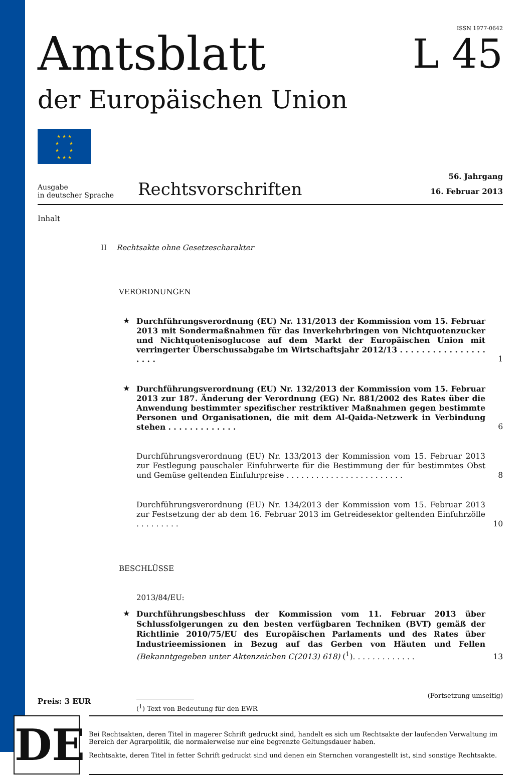ISSN 1977-0642
Amtsblatt
L 45
der Europäischen Union
★ ★ ★
★ ★
★ ★
★ ★ ★
Ausgabe
in deutscher Sprache
Rechtsvorschriften
56. Jahrgang
16. Februar 2013
Inhalt
II Rechtsakte ohne Gesetzescharakter
VERORDNUNGEN
★ Durchführungsverordnung (EU) Nr. 131/2013 der Kommission vom 15. Februar 2013 mit Sondermaßnahmen für das Inverkehrbringen von Nichtquotenzucker und Nichtquotenisoglucose auf dem Markt der Europäischen Union mit verringerter Überschussabgabe im Wirtschaftsjahr 2012/13 . . . . . . . . . . . . . . . . . . . .
1
★ Durchführungsverordnung (EU) Nr. 132/2013 der Kommission vom 15. Februar 2013 zur 187. Änderung der Verordnung (EG) Nr. 881/2002 des Rates über die Anwendung bestimmter spezifischer restriktiver Maßnahmen gegen bestimmte Personen und Organisationen, die mit dem Al-Qaida-Netzwerk in Verbindung stehen . . . . . . . . . . . . .
6
Durchführungsverordnung (EU) Nr. 133/2013 der Kommission vom 15. Februar 2013 zur Festlegung pauschaler Einfuhrwerte für die Bestimmung der für bestimmtes Obst und Gemüse geltenden Einfuhrpreise . . . . . . . . . . . . . . . . . . . . . . . .
8
Durchführungsverordnung (EU) Nr. 134/2013 der Kommission vom 15. Februar 2013 zur Festsetzung der ab dem 16. Februar 2013 im Getreidesektor geltenden Einfuhrzölle . . . . . . . . .
10
BESCHLÜSSE
2013/84/EU:
★ Durchführungsbeschluss der Kommission vom 11. Februar 2013 über Schlussfolgerungen zu den besten verfügbaren Techniken (BVT) gemäß der Richtlinie 2010/75/EU des Europäischen Parlaments und des Rates über Industrieemissionen in Bezug auf das Gerben von Häuten und Fellen (Bekanntgegeben unter Aktenzeichen C(2013) 618) (<sup>1</sup>). . . . . . . . . . . . .
13
Preis: 3 EUR
(<sup>1</sup>) Text von Bedeutung für den EWR
(Fortsetzung umseitig)
DE
Bei Rechtsakten, deren Titel in magerer Schrift gedruckt sind, handelt es sich um Rechtsakte der laufenden Verwaltung im Bereich der Agrarpolitik, die normalerweise nur eine begrenzte Geltungsdauer haben.
Rechtsakte, deren Titel in fetter Schrift gedruckt sind und denen ein Sternchen vorangestellt ist, sind sonstige Rechtsakte.